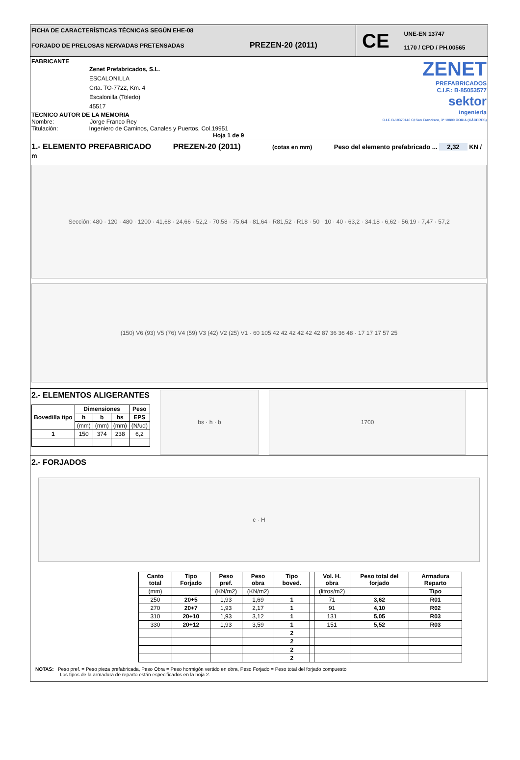FICHA DE CARACTERÍSTICAS TÉCNICAS SEGÚN EHE-08
FORJADO DE PRELOSAS NERVADAS PRETENSADAS PREZEN-20 (2011)
CE UNE-EN 13747
1170 / CPD / PH.00565
FABRICANTE
Zenet Prefabricados, S.L.
ESCALONILLA
Crta. TO-7722, Km. 4
Escalonilla (Toledo)
45517
TECNICO AUTOR DE LA MEMORIA
Nombre: Jorge Franco Rey
Titulación: Ingeniero de Caminos, Canales y Puertos, Col.19951
Hoja 1 de 9
ZENET
PREFABRICADOS
C.I.F.: B-85053577
sektor
ingeniería
C.I.F. B-10370146 C/ San Francisco, 3ª 10800 CORIA (CÁCERES)
1.- ELEMENTO PREFABRICADO PREZEN-20 (2011) (cotas en mm) Peso del elemento prefabricado ... 2,32 KN / m
Sección: 480 · 120 · 480 · 1200 · 41,68 · 24,66 · 52,2 · 70,58 · 75,64 · 81,64 · R81,52 · R18 · 50 · 10 · 40 · 63,2 · 34,18 · 6,62 · 56,19 · 7,47 · 57,2
(150) V6 (93) V5 (76) V4 (59) V3 (42) V2 (25) V1 · 60 105 42 42 42 42 42 42 87 36 36 48 · 17 17 17 57 25
2.- ELEMENTOS ALIGERANTES
| Bovedilla tipo | Dimensiones | | | Peso |
| --- | --- | --- | --- | --- |
| | h | b | bs | EPS |
| | (mm) | (mm) | (mm) | (N/ud) |
| 1 | 150 | 374 | 238 | 6,2 |
bs · h · b 1700
2.- FORJADOS
c · H
| Canto total | Tipo Forjado | Peso pref. | Peso obra | Tipo boved. | | Vol. H. obra | Peso total del forjado | Armadura Reparto |
| --- | --- | --- | --- | --- | --- | --- | --- | --- |
| (mm) | | (KN/m2) | (KN/m2) | | | (litros/m2) | | Tipo |
| 250 | 20+5 | 1,93 | 1,69 | 1 | | 71 | 3,62 | R01 |
| 270 | 20+7 | 1,93 | 2,17 | 1 | | 91 | 4,10 | R02 |
| 310 | 20+10 | 1,93 | 3,12 | 1 | | 131 | 5,05 | R03 |
| 330 | 20+12 | 1,93 | 3,59 | 1 | | 151 | 5,52 | R03 |
| | | | | 2 | | | | |
| | | | | 2 | | | | |
| | | | | 2 | | | | |
| | | | | 2 | | | | |
NOTAS: Peso pref. = Peso pieza prefabricada, Peso Obra = Peso hormigón vertido en obra, Peso Forjado = Peso total del forjado compuesto
Los tipos de la armadura de reparto están especificados en la hoja 2.